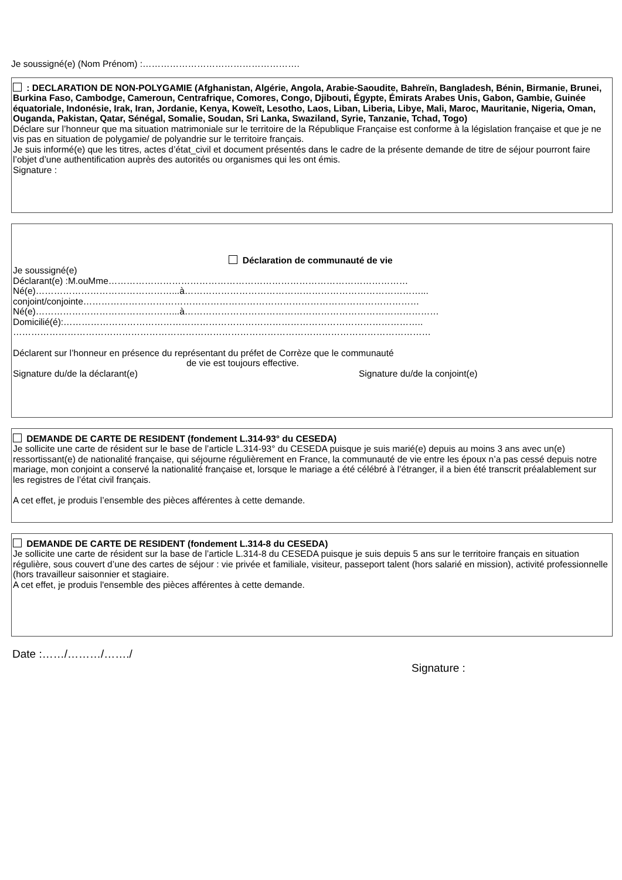Je soussigné(e) (Nom Prénom) :…………………………………………….
: DECLARATION DE NON-POLYGAMIE (Afghanistan, Algérie, Angola, Arabie-Saoudite, Bahreïn, Bangladesh, Bénin, Birmanie, Brunei, Burkina Faso, Cambodge, Cameroun, Centrafrique, Comores, Congo, Djibouti, Égypte, Émirats Arabes Unis, Gabon, Gambie, Guinée équatoriale, Indonésie, Irak, Iran, Jordanie, Kenya, Koweït, Lesotho, Laos, Liban, Liberia, Libye, Mali, Maroc, Mauritanie, Nigeria, Oman, Ouganda, Pakistan, Qatar, Sénégal, Somalie, Soudan, Sri Lanka, Swaziland, Syrie, Tanzanie, Tchad, Togo)
Déclare sur l’honneur que ma situation matrimoniale sur le territoire de la République Française est conforme à la législation française et que je ne vis pas en situation de polygamie/ de polyandrie sur le territoire français.
Je suis informé(e) que les titres, actes d’état_civil et document présentés dans le cadre de la présente demande de titre de séjour pourront faire l’objet d’une authentification auprès des autorités ou organismes qui les ont émis.
Signature :
Déclaration de communauté de vie
Je soussigné(e)
Déclarant(e) :M.ouMme………………………………………………………………………………………
Né(e)………………………………………...à……………………………………………………………………...
conjoint/conjointe…………………………………………………………………………………………………
Né(e)………………………………………...à…………………………………………………………………………
Domicilié(é):………………………………………………………………………………………………………..
…………………………………………………………………………………………………………………………
Déclarent sur l’honneur en présence du représentant du préfet de Corrèze que le communauté
de vie est toujours effective.
Signature du/de la déclarant(e) Signature du/de la conjoint(e)
DEMANDE DE CARTE DE RESIDENT (fondement L.314-93° du CESEDA)
Je sollicite une carte de résident sur le base de l’article L.314-93° du CESEDA puisque je suis marié(e) depuis au moins 3 ans avec un(e) ressortissant(e) de nationalité française, qui séjourne régulièrement en France, la communauté de vie entre les époux n’a pas cessé depuis notre mariage, mon conjoint a conservé la nationalité française et, lorsque le mariage a été célébré à l’étranger, il a bien été transcrit préalablement sur les registres de l’état civil français.
A cet effet, je produis l’ensemble des pièces afférentes à cette demande.
DEMANDE DE CARTE DE RESIDENT (fondement L.314-8 du CESEDA)
Je sollicite une carte de résident sur la base de l’article L.314-8 du CESEDA puisque je suis depuis 5 ans sur le territoire français en situation régulière, sous couvert d’une des cartes de séjour : vie privée et familiale, visiteur, passeport talent (hors salarié en mission), activité professionnelle (hors travailleur saisonnier et stagiaire.
A cet effet, je produis l'ensemble des pièces afférentes à cette demande.
Date :……/………/……./
Signature :